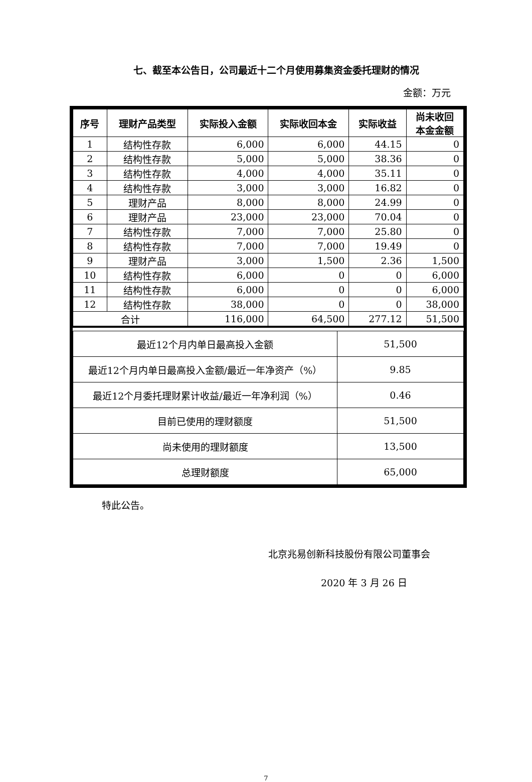七、截至本公告日，公司最近十二个月使用募集资金委托理财的情况
金额：万元
| 序号 | 理财产品类型 | 实际投入金额 | 实际收回本金 | 实际收益 | 尚未收回 本金金额 |
| --- | --- | --- | --- | --- | --- |
| 1 | 结构性存款 | 6,000 | 6,000 | 44.15 | 0 |
| 2 | 结构性存款 | 5,000 | 5,000 | 38.36 | 0 |
| 3 | 结构性存款 | 4,000 | 4,000 | 35.11 | 0 |
| 4 | 结构性存款 | 3,000 | 3,000 | 16.82 | 0 |
| 5 | 理财产品 | 8,000 | 8,000 | 24.99 | 0 |
| 6 | 理财产品 | 23,000 | 23,000 | 70.04 | 0 |
| 7 | 结构性存款 | 7,000 | 7,000 | 25.80 | 0 |
| 8 | 结构性存款 | 7,000 | 7,000 | 19.49 | 0 |
| 9 | 理财产品 | 3,000 | 1,500 | 2.36 | 1,500 |
| 10 | 结构性存款 | 6,000 | 0 | 0 | 6,000 |
| 11 | 结构性存款 | 6,000 | 0 | 0 | 6,000 |
| 12 | 结构性存款 | 38,000 | 0 | 0 | 38,000 |
| 合计 | | 116,000 | 64,500 | 277.12 | 51,500 |
| 最近12个月内单日最高投入金额 | 51,500 |
| 最近12个月内单日最高投入金额/最近一年净资产（%） | 9.85 |
| 最近12个月委托理财累计收益/最近一年净利润（%） | 0.46 |
| 目前已使用的理财额度 | 51,500 |
| 尚未使用的理财额度 | 13,500 |
| 总理财额度 | 65,000 |
特此公告。
北京兆易创新科技股份有限公司董事会
2020 年 3 月 26 日
7